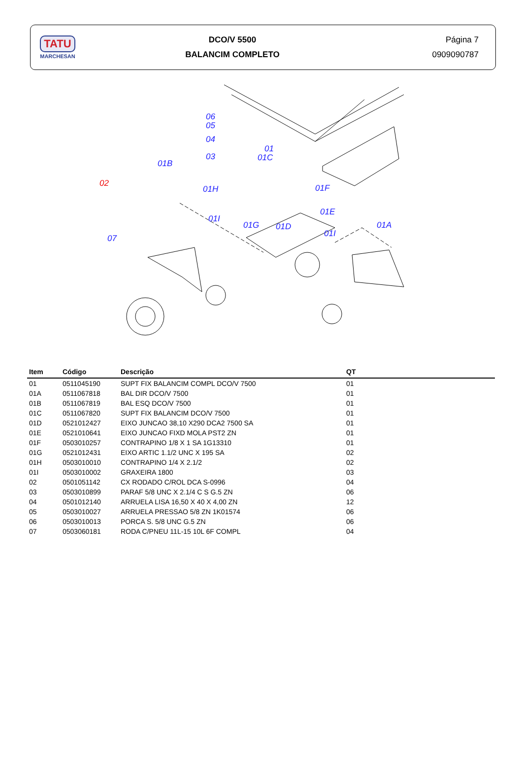TATU
MARCHESAN
DCO/V 5500
BALANCIM COMPLETO
Página 7
0909090787
06
05
04
03
01
01C
01B
02
01H 01F
01E
01I
01G 01D 01A
01I 07
| Item | Código | Descrição | QT |
| --- | --- | --- | --- |
| 01 | 0511045190 | SUPT FIX BALANCIM COMPL DCO/V 7500 | 01 |
| 01A | 0511067818 | BAL DIR DCO/V 7500 | 01 |
| 01B | 0511067819 | BAL ESQ DCO/V 7500 | 01 |
| 01C | 0511067820 | SUPT FIX BALANCIM DCO/V 7500 | 01 |
| 01D | 0521012427 | EIXO JUNCAO 38,10 X290 DCA2 7500 SA | 01 |
| 01E | 0521010641 | EIXO JUNCAO FIXD MOLA PST2 ZN | 01 |
| 01F | 0503010257 | CONTRAPINO 1/8 X 1 SA 1G13310 | 01 |
| 01G | 0521012431 | EIXO ARTIC 1.1/2 UNC X 195 SA | 02 |
| 01H | 0503010010 | CONTRAPINO 1/4 X 2.1/2 | 02 |
| 01I | 0503010002 | GRAXEIRA 1800 | 03 |
| 02 | 0501051142 | CX RODADO C/ROL DCA S-0996 | 04 |
| 03 | 0503010899 | PARAF 5/8 UNC X 2.1/4 C S G.5 ZN | 06 |
| 04 | 0501012140 | ARRUELA LISA 16,50 X 40 X 4,00 ZN | 12 |
| 05 | 0503010027 | ARRUELA PRESSAO 5/8 ZN 1K01574 | 06 |
| 06 | 0503010013 | PORCA S. 5/8 UNC G.5 ZN | 06 |
| 07 | 0503060181 | RODA C/PNEU 11L-15 10L 6F COMPL | 04 |